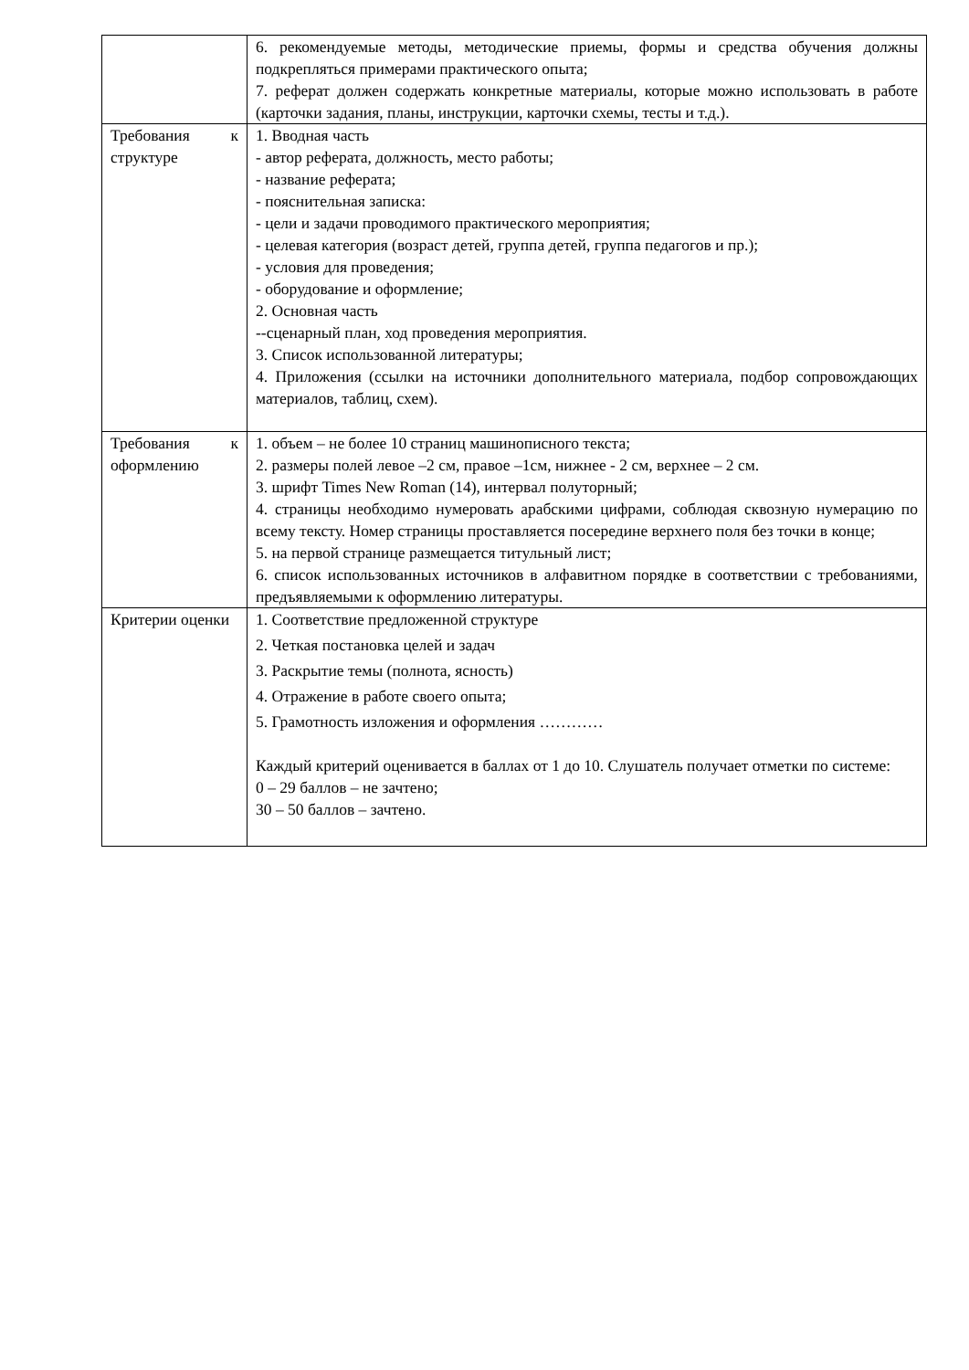| | 6. рекомендуемые методы, методические приемы, формы и средства обучения должны подкрепляться примерами практического опыта; 7. реферат должен содержать конкретные материалы, которые можно использовать в работе (карточки задания, планы, инструкции, карточки схемы, тесты и т.д.). |
| Требования к структуре | 1. Вводная часть - автор реферата, должность, место работы; - название реферата; - пояснительная записка: - цели и задачи проводимого практического мероприятия; - целевая категория (возраст детей, группа детей, группа педагогов и пр.); - условия для проведения; - оборудование и оформление; 2. Основная часть --сценарный план, ход проведения мероприятия. 3. Список использованной литературы; 4. Приложения (ссылки на источники дополнительного материала, подбор сопровождающих материалов, таблиц, схем). |
| Требования к оформлению | 1. объем – не более 10 страниц машинописного текста; 2. размеры полей левое –2 см, правое –1см, нижнее - 2 см, верхнее – 2 см. 3. шрифт Times New Roman (14), интервал полуторный; 4. страницы необходимо нумеровать арабскими цифрами, соблюдая сквозную нумерацию по всему тексту. Номер страницы проставляется посередине верхнего поля без точки в конце; 5. на первой странице размещается титульный лист; 6. список использованных источников в алфавитном порядке в соответствии с требованиями, предъявляемыми к оформлению литературы. |
| Критерии оценки | 1. Соответствие предложенной структуре 2. Четкая постановка целей и задач 3. Раскрытие темы (полнота, ясность) 4. Отражение в работе своего опыта; 5. Грамотность изложения и оформления ………… Каждый критерий оценивается в баллах от 1 до 10. Слушатель получает отметки по системе: 0 – 29 баллов – не зачтено; 30 – 50 баллов – зачтено. |